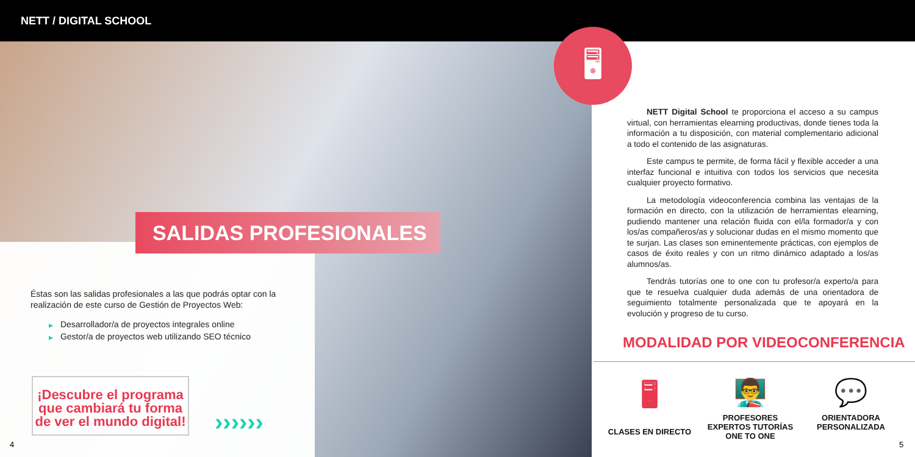NETT / DIGITAL SCHOOL
SALIDAS PROFESIONALES
Éstas son las salidas profesionales a las que podrás optar con la realización de este curso de Gestión de Proyectos Web:
▶ Desarrollador/a de proyectos integrales online
▶ Gestor/a de proyectos web utilizando SEO técnico
¡Descubre el programa que cambiará tu forma de ver el mundo digital!
››››››
🖥
NETT Digital School te proporciona el acceso a su campus virtual, con herramientas elearning productivas, donde tienes toda la información a tu disposición, con material complementario adicional a todo el contenido de las asignaturas.
Este campus te permite, de forma fácil y flexible acceder a una interfaz funcional e intuitiva con todos los servicios que necesita cualquier proyecto formativo.
La metodología videoconferencia combina las ventajas de la formación en directo, con la utilización de herramientas elearning, pudiendo mantener una relación fluida con el/la formador/a y con los/as compañeros/as y solucionar dudas en el mismo momento que te surjan. Las clases son eminentemente prácticas, con ejemplos de casos de éxito reales y con un ritmo dinámico adaptado a los/as alumnos/as.
Tendrás tutorías one to one con tu profesor/a experto/a para que te resuelva cualquier duda además de una orientadora de seguimiento totalmente personalizada que te apoyará en la evolución y progreso de tu curso.
MODALIDAD POR VIDEOCONFERENCIA
🖥
CLASES EN DIRECTO
👨‍🏫
PROFESORES EXPERTOS TUTORÍAS ONE TO ONE
💬
ORIENTADORA PERSONALIZADA
4 5